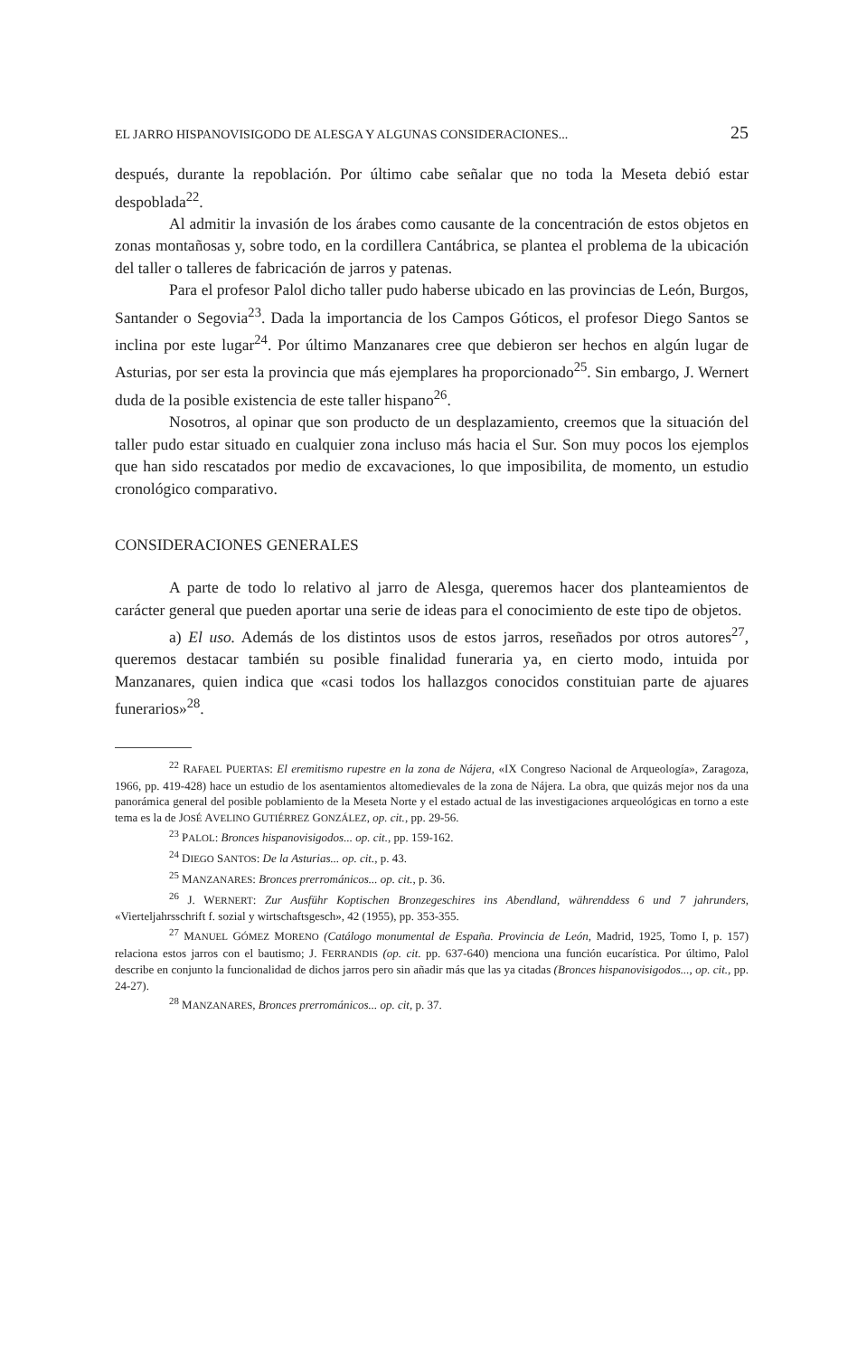EL JARRO HISPANOVISIGODO DE ALESGA Y ALGUNAS CONSIDERACIONES... 25
después, durante la repoblación. Por último cabe señalar que no toda la Meseta debió estar despoblada<sup>22</sup>.
Al admitir la invasión de los árabes como causante de la concentración de estos objetos en zonas montañosas y, sobre todo, en la cordillera Cantábrica, se plantea el problema de la ubicación del taller o talleres de fabricación de jarros y patenas.
Para el profesor Palol dicho taller pudo haberse ubicado en las provincias de León, Burgos, Santander o Segovia<sup>23</sup>. Dada la importancia de los Campos Góticos, el profesor Diego Santos se inclina por este lugar<sup>24</sup>. Por último Manzanares cree que debieron ser hechos en algún lugar de Asturias, por ser esta la provincia que más ejemplares ha proporcionado<sup>25</sup>. Sin embargo, J. Wernert duda de la posible existencia de este taller hispano<sup>26</sup>.
Nosotros, al opinar que son producto de un desplazamiento, creemos que la situación del taller pudo estar situado en cualquier zona incluso más hacia el Sur. Son muy pocos los ejemplos que han sido rescatados por medio de excavaciones, lo que imposibilita, de momento, un estudio cronológico comparativo.
CONSIDERACIONES GENERALES
A parte de todo lo relativo al jarro de Alesga, queremos hacer dos planteamientos de carácter general que pueden aportar una serie de ideas para el conocimiento de este tipo de objetos.
a) El uso. Además de los distintos usos de estos jarros, reseñados por otros autores<sup>27</sup>, queremos destacar también su posible finalidad funeraria ya, en cierto modo, intuida por Manzanares, quien indica que «casi todos los hallazgos conocidos constituian parte de ajuares funerarios»<sup>28</sup>.
<sup>22</sup> RAFAEL PUERTAS: El eremitismo rupestre en la zona de Nájera, «IX Congreso Nacional de Arqueología», Zaragoza, 1966, pp. 419-428) hace un estudio de los asentamientos altomedievales de la zona de Nájera. La obra, que quizás mejor nos da una panorámica general del posible poblamiento de la Meseta Norte y el estado actual de las investigaciones arqueológicas en torno a este tema es la de JOSÉ AVELINO GUTIÉRREZ GONZÁLEZ, op. cit., pp. 29-56.
<sup>23</sup> PALOL: Bronces hispanovisigodos... op. cit., pp. 159-162.
<sup>24</sup> DIEGO SANTOS: De la Asturias... op. cit., p. 43.
<sup>25</sup> MANZANARES: Bronces prerrománicos... op. cit., p. 36.
<sup>26</sup> J. WERNERT: Zur Ausführ Koptischen Bronzegeschires ins Abendland, währenddess 6 und 7 jahrunders, «Vierteljahrsschrift f. sozial y wirtschaftsgesch», 42 (1955), pp. 353-355.
<sup>27</sup> MANUEL GÓMEZ MORENO (Catálogo monumental de España. Provincia de León, Madrid, 1925, Tomo I, p. 157) relaciona estos jarros con el bautismo; J. FERRANDIS (op. cit. pp. 637-640) menciona una función eucarística. Por último, Palol describe en conjunto la funcionalidad de dichos jarros pero sin añadir más que las ya citadas (Bronces hispanovisigodos..., op. cit., pp. 24-27).
<sup>28</sup> MANZANARES, Bronces prerrománicos... op. cit, p. 37.